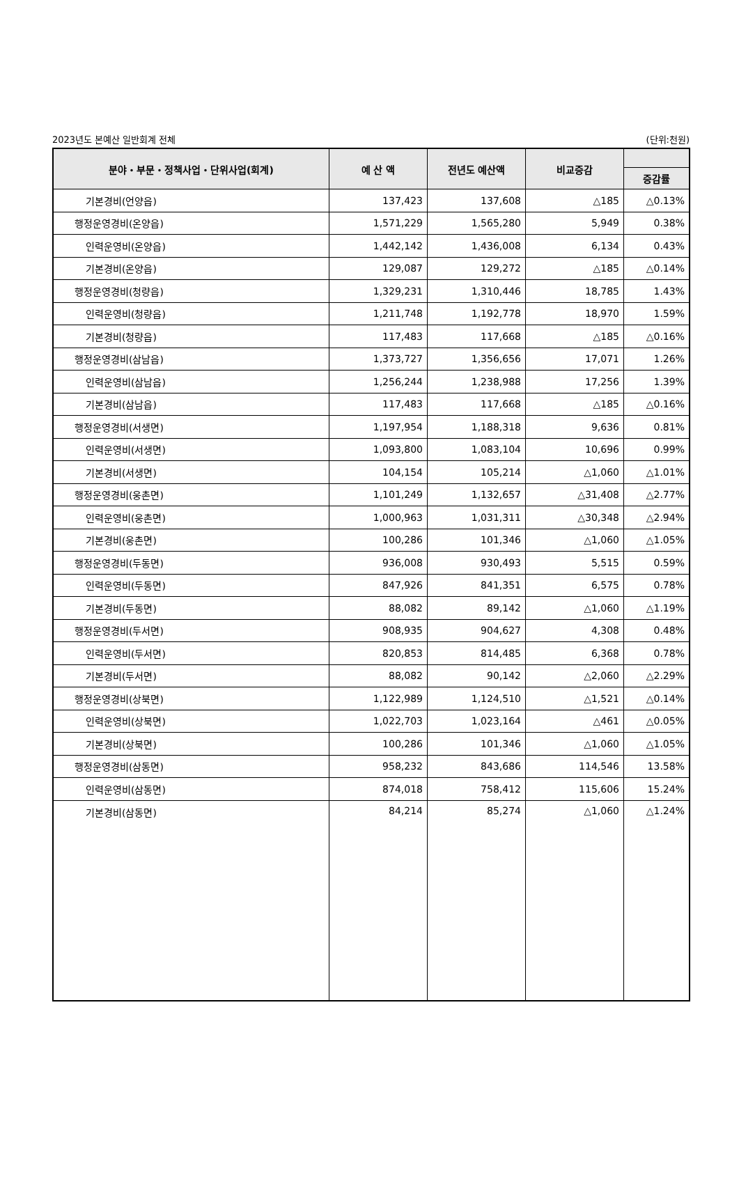2023년도 본예산 일반회계 전체 (단위:천원)
| 분야・부문・정책사업・단위사업(회계) | 예 산 액 | 전년도 예산액 | 비교증감 | |
| --- | --- | --- | --- | --- |
| | | | | 증감률 |
| 기본경비(언양읍) | 137,423 | 137,608 | △185 | △0.13% |
| 행정운영경비(온양읍) | 1,571,229 | 1,565,280 | 5,949 | 0.38% |
| 인력운영비(온양읍) | 1,442,142 | 1,436,008 | 6,134 | 0.43% |
| 기본경비(온양읍) | 129,087 | 129,272 | △185 | △0.14% |
| 행정운영경비(청량읍) | 1,329,231 | 1,310,446 | 18,785 | 1.43% |
| 인력운영비(청량읍) | 1,211,748 | 1,192,778 | 18,970 | 1.59% |
| 기본경비(청량읍) | 117,483 | 117,668 | △185 | △0.16% |
| 행정운영경비(삼남읍) | 1,373,727 | 1,356,656 | 17,071 | 1.26% |
| 인력운영비(삼남읍) | 1,256,244 | 1,238,988 | 17,256 | 1.39% |
| 기본경비(삼남읍) | 117,483 | 117,668 | △185 | △0.16% |
| 행정운영경비(서생면) | 1,197,954 | 1,188,318 | 9,636 | 0.81% |
| 인력운영비(서생면) | 1,093,800 | 1,083,104 | 10,696 | 0.99% |
| 기본경비(서생면) | 104,154 | 105,214 | △1,060 | △1.01% |
| 행정운영경비(웅촌면) | 1,101,249 | 1,132,657 | △31,408 | △2.77% |
| 인력운영비(웅촌면) | 1,000,963 | 1,031,311 | △30,348 | △2.94% |
| 기본경비(웅촌면) | 100,286 | 101,346 | △1,060 | △1.05% |
| 행정운영경비(두동면) | 936,008 | 930,493 | 5,515 | 0.59% |
| 인력운영비(두동면) | 847,926 | 841,351 | 6,575 | 0.78% |
| 기본경비(두동면) | 88,082 | 89,142 | △1,060 | △1.19% |
| 행정운영경비(두서면) | 908,935 | 904,627 | 4,308 | 0.48% |
| 인력운영비(두서면) | 820,853 | 814,485 | 6,368 | 0.78% |
| 기본경비(두서면) | 88,082 | 90,142 | △2,060 | △2.29% |
| 행정운영경비(상북면) | 1,122,989 | 1,124,510 | △1,521 | △0.14% |
| 인력운영비(상북면) | 1,022,703 | 1,023,164 | △461 | △0.05% |
| 기본경비(상북면) | 100,286 | 101,346 | △1,060 | △1.05% |
| 행정운영경비(삼동면) | 958,232 | 843,686 | 114,546 | 13.58% |
| 인력운영비(삼동면) | 874,018 | 758,412 | 115,606 | 15.24% |
| 기본경비(삼동면) | 84,214 | 85,274 | △1,060 | △1.24% |